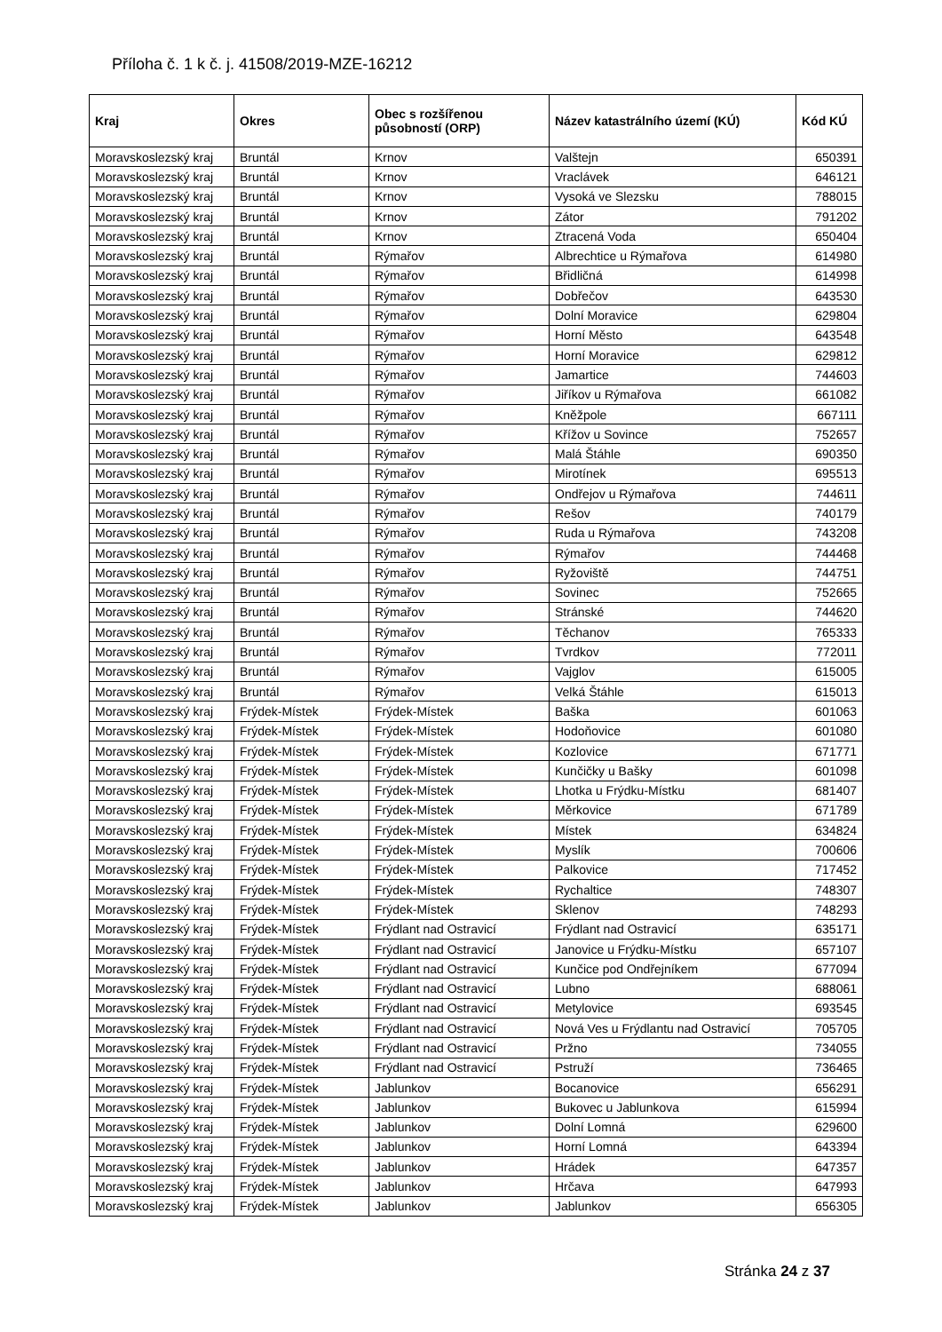Příloha č. 1 k č. j. 41508/2019-MZE-16212
| Kraj | Okres | Obec s rozšířenou působností (ORP) | Název katastrálního území (KÚ) | Kód KÚ |
| --- | --- | --- | --- | --- |
| Moravskoslezský kraj | Bruntál | Krnov | Valštejn | 650391 |
| Moravskoslezský kraj | Bruntál | Krnov | Vraclávek | 646121 |
| Moravskoslezský kraj | Bruntál | Krnov | Vysoká ve Slezsku | 788015 |
| Moravskoslezský kraj | Bruntál | Krnov | Zátor | 791202 |
| Moravskoslezský kraj | Bruntál | Krnov | Ztracená Voda | 650404 |
| Moravskoslezský kraj | Bruntál | Rýmařov | Albrechtice u Rýmařova | 614980 |
| Moravskoslezský kraj | Bruntál | Rýmařov | Břidličná | 614998 |
| Moravskoslezský kraj | Bruntál | Rýmařov | Dobřečov | 643530 |
| Moravskoslezský kraj | Bruntál | Rýmařov | Dolní Moravice | 629804 |
| Moravskoslezský kraj | Bruntál | Rýmařov | Horní Město | 643548 |
| Moravskoslezský kraj | Bruntál | Rýmařov | Horní Moravice | 629812 |
| Moravskoslezský kraj | Bruntál | Rýmařov | Jamartice | 744603 |
| Moravskoslezský kraj | Bruntál | Rýmařov | Jiříkov u Rýmařova | 661082 |
| Moravskoslezský kraj | Bruntál | Rýmařov | Kněžpole | 667111 |
| Moravskoslezský kraj | Bruntál | Rýmařov | Křížov u Sovince | 752657 |
| Moravskoslezský kraj | Bruntál | Rýmařov | Malá Štáhle | 690350 |
| Moravskoslezský kraj | Bruntál | Rýmařov | Mirotínek | 695513 |
| Moravskoslezský kraj | Bruntál | Rýmařov | Ondřejov u Rýmařova | 744611 |
| Moravskoslezský kraj | Bruntál | Rýmařov | Rešov | 740179 |
| Moravskoslezský kraj | Bruntál | Rýmařov | Ruda u Rýmařova | 743208 |
| Moravskoslezský kraj | Bruntál | Rýmařov | Rýmařov | 744468 |
| Moravskoslezský kraj | Bruntál | Rýmařov | Ryžoviště | 744751 |
| Moravskoslezský kraj | Bruntál | Rýmařov | Sovinec | 752665 |
| Moravskoslezský kraj | Bruntál | Rýmařov | Stránské | 744620 |
| Moravskoslezský kraj | Bruntál | Rýmařov | Těchanov | 765333 |
| Moravskoslezský kraj | Bruntál | Rýmařov | Tvrdkov | 772011 |
| Moravskoslezský kraj | Bruntál | Rýmařov | Vajglov | 615005 |
| Moravskoslezský kraj | Bruntál | Rýmařov | Velká Štáhle | 615013 |
| Moravskoslezský kraj | Frýdek-Místek | Frýdek-Místek | Baška | 601063 |
| Moravskoslezský kraj | Frýdek-Místek | Frýdek-Místek | Hodoňovice | 601080 |
| Moravskoslezský kraj | Frýdek-Místek | Frýdek-Místek | Kozlovice | 671771 |
| Moravskoslezský kraj | Frýdek-Místek | Frýdek-Místek | Kunčičky u Bašky | 601098 |
| Moravskoslezský kraj | Frýdek-Místek | Frýdek-Místek | Lhotka u Frýdku-Místku | 681407 |
| Moravskoslezský kraj | Frýdek-Místek | Frýdek-Místek | Měrkovice | 671789 |
| Moravskoslezský kraj | Frýdek-Místek | Frýdek-Místek | Místek | 634824 |
| Moravskoslezský kraj | Frýdek-Místek | Frýdek-Místek | Myslík | 700606 |
| Moravskoslezský kraj | Frýdek-Místek | Frýdek-Místek | Palkovice | 717452 |
| Moravskoslezský kraj | Frýdek-Místek | Frýdek-Místek | Rychaltice | 748307 |
| Moravskoslezský kraj | Frýdek-Místek | Frýdek-Místek | Sklenov | 748293 |
| Moravskoslezský kraj | Frýdek-Místek | Frýdlant nad Ostravicí | Frýdlant nad Ostravicí | 635171 |
| Moravskoslezský kraj | Frýdek-Místek | Frýdlant nad Ostravicí | Janovice u Frýdku-Místku | 657107 |
| Moravskoslezský kraj | Frýdek-Místek | Frýdlant nad Ostravicí | Kunčice pod Ondřejníkem | 677094 |
| Moravskoslezský kraj | Frýdek-Místek | Frýdlant nad Ostravicí | Lubno | 688061 |
| Moravskoslezský kraj | Frýdek-Místek | Frýdlant nad Ostravicí | Metylovice | 693545 |
| Moravskoslezský kraj | Frýdek-Místek | Frýdlant nad Ostravicí | Nová Ves u Frýdlantu nad Ostravicí | 705705 |
| Moravskoslezský kraj | Frýdek-Místek | Frýdlant nad Ostravicí | Pržno | 734055 |
| Moravskoslezský kraj | Frýdek-Místek | Frýdlant nad Ostravicí | Pstruží | 736465 |
| Moravskoslezský kraj | Frýdek-Místek | Jablunkov | Bocanovice | 656291 |
| Moravskoslezský kraj | Frýdek-Místek | Jablunkov | Bukovec u Jablunkova | 615994 |
| Moravskoslezský kraj | Frýdek-Místek | Jablunkov | Dolní Lomná | 629600 |
| Moravskoslezský kraj | Frýdek-Místek | Jablunkov | Horní Lomná | 643394 |
| Moravskoslezský kraj | Frýdek-Místek | Jablunkov | Hrádek | 647357 |
| Moravskoslezský kraj | Frýdek-Místek | Jablunkov | Hrčava | 647993 |
| Moravskoslezský kraj | Frýdek-Místek | Jablunkov | Jablunkov | 656305 |
Stránka 24 z 37